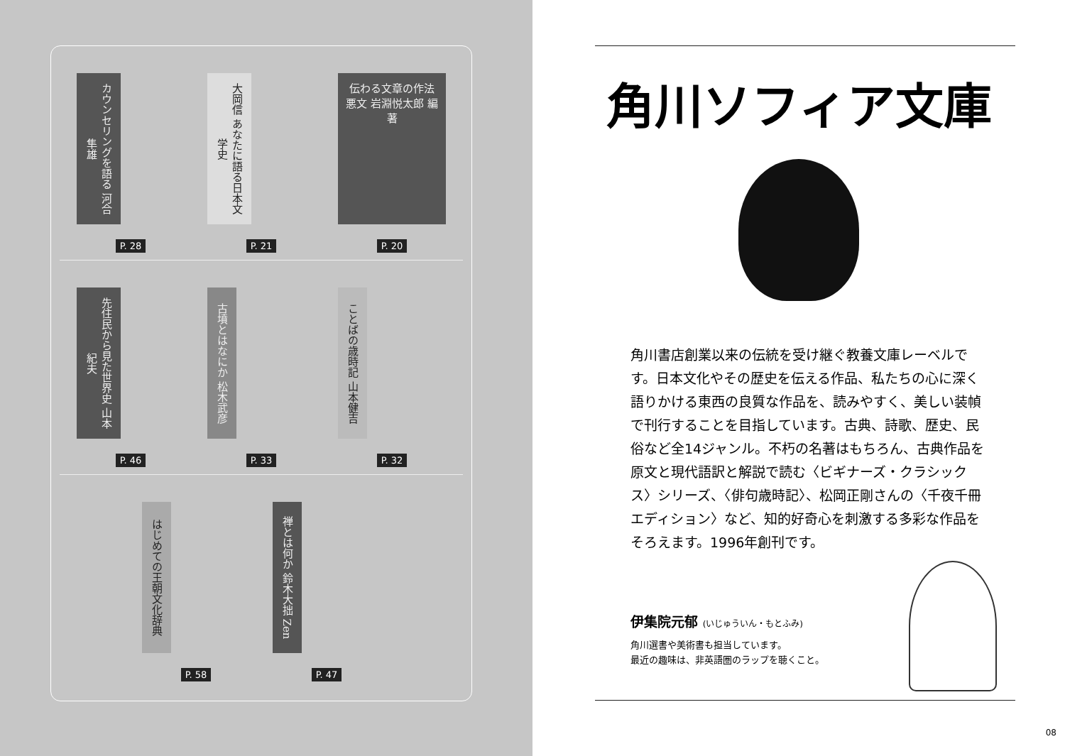カウンセリングを語る 河合隼雄
P. 28
大岡信 あなたに語る日本文学史
P. 21
伝わる文章の作法 悪文 岩淵悦太郎 編著
P. 20
先住民から見た世界史 山本紀夫
P. 46
古墳とはなにか 松木武彦
P. 33
ことばの歳時記 山本健吉
P. 32
はじめての王朝文化辞典
P. 58
禅とは何か 鈴木大拙 Zen
P. 47
角川ソフィア文庫
角川書店創業以来の伝統を受け継ぐ教養文庫レーベルです。日本文化やその歴史を伝える作品、私たちの心に深く語りかける東西の良質な作品を、読みやすく、美しい装幀で刊行することを目指しています。古典、詩歌、歴史、民俗など全14ジャンル。不朽の名著はもちろん、古典作品を原文と現代語訳と解説で読む〈ビギナーズ・クラシックス〉シリーズ、〈俳句歳時記〉、松岡正剛さんの〈千夜千冊エディション〉など、知的好奇心を刺激する多彩な作品をそろえます。1996年創刊です。
伊集院元郁 (いじゅういん・もとふみ)
角川選書や美術書も担当しています。
最近の趣味は、非英語圏のラップを聴くこと。
08